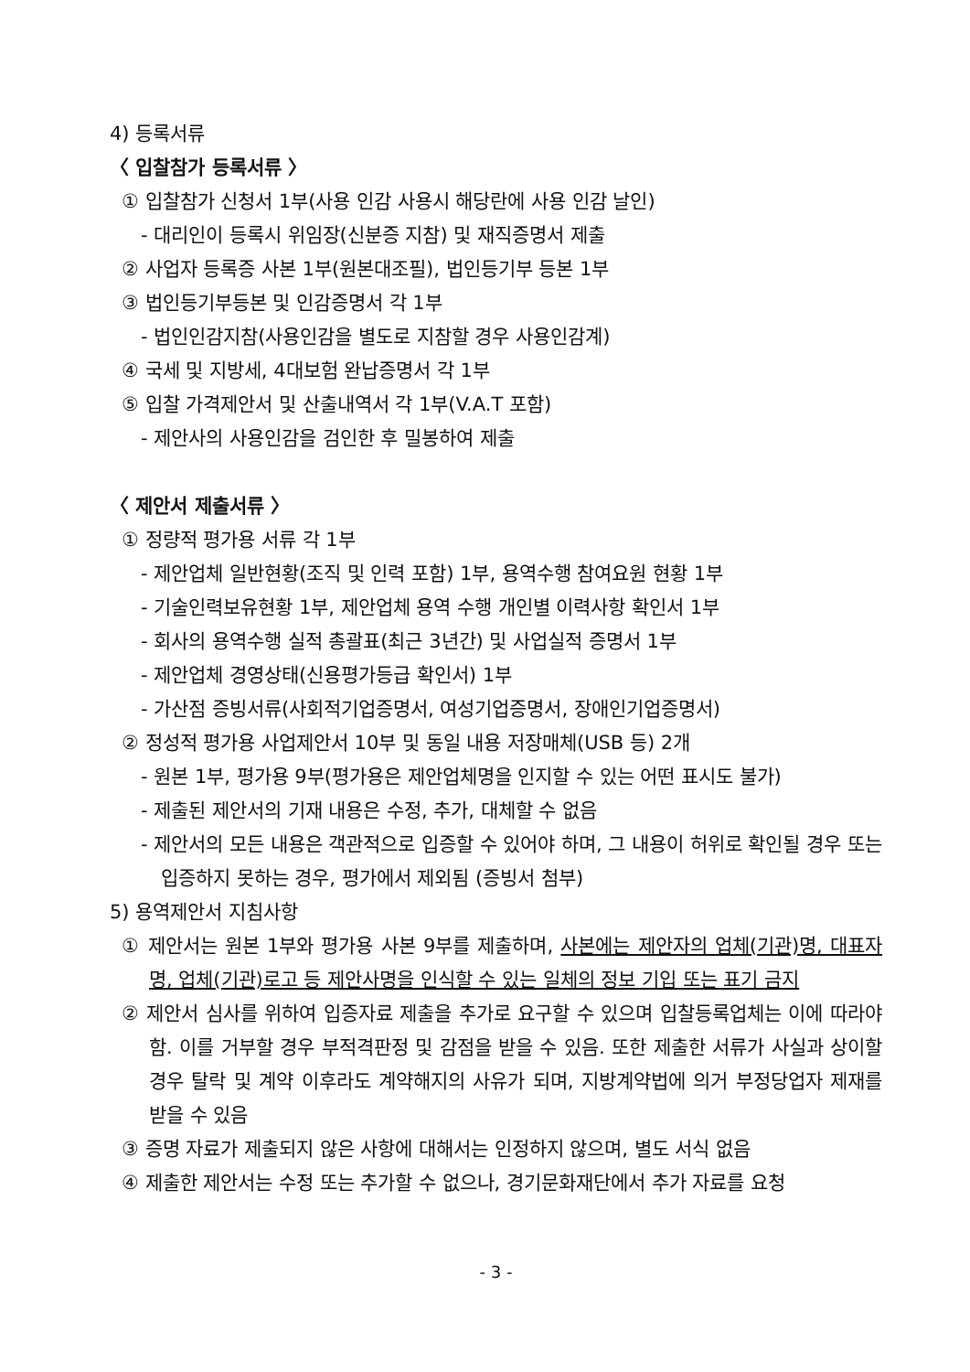4) 등록서류
〈 입찰참가 등록서류 〉
① 입찰참가 신청서 1부(사용 인감 사용시 해당란에 사용 인감 날인)
- 대리인이 등록시 위임장(신분증 지참) 및 재직증명서 제출
② 사업자 등록증 사본 1부(원본대조필), 법인등기부 등본 1부
③ 법인등기부등본 및 인감증명서 각 1부
- 법인인감지참(사용인감을 별도로 지참할 경우 사용인감계)
④ 국세 및 지방세, 4대보험 완납증명서 각 1부
⑤ 입찰 가격제안서 및 산출내역서 각 1부(V.A.T 포함)
- 제안사의 사용인감을 검인한 후 밀봉하여 제출
〈 제안서 제출서류 〉
① 정량적 평가용 서류 각 1부
- 제안업체 일반현황(조직 및 인력 포함) 1부, 용역수행 참여요원 현황 1부
- 기술인력보유현황 1부, 제안업체 용역 수행 개인별 이력사항 확인서 1부
- 회사의 용역수행 실적 총괄표(최근 3년간) 및 사업실적 증명서 1부
- 제안업체 경영상태(신용평가등급 확인서) 1부
- 가산점 증빙서류(사회적기업증명서, 여성기업증명서, 장애인기업증명서)
② 정성적 평가용 사업제안서 10부 및 동일 내용 저장매체(USB 등) 2개
- 원본 1부, 평가용 9부(평가용은 제안업체명을 인지할 수 있는 어떤 표시도 불가)
- 제출된 제안서의 기재 내용은 수정, 추가, 대체할 수 없음
- 제안서의 모든 내용은 객관적으로 입증할 수 있어야 하며, 그 내용이 허위로 확인될 경우 또는 입증하지 못하는 경우, 평가에서 제외됨 (증빙서 첨부)
5) 용역제안서 지침사항
① 제안서는 원본 1부와 평가용 사본 9부를 제출하며, 사본에는 제안자의 업체(기관)명, 대표자명, 업체(기관)로고 등 제안사명을 인식할 수 있는 일체의 정보 기입 또는 표기 금지
② 제안서 심사를 위하여 입증자료 제출을 추가로 요구할 수 있으며 입찰등록업체는 이에 따라야 함. 이를 거부할 경우 부적격판정 및 감점을 받을 수 있음. 또한 제출한 서류가 사실과 상이할 경우 탈락 및 계약 이후라도 계약해지의 사유가 되며, 지방계약법에 의거 부정당업자 제재를 받을 수 있음
③ 증명 자료가 제출되지 않은 사항에 대해서는 인정하지 않으며, 별도 서식 없음
④ 제출한 제안서는 수정 또는 추가할 수 없으나, 경기문화재단에서 추가 자료를 요청
- 3 -